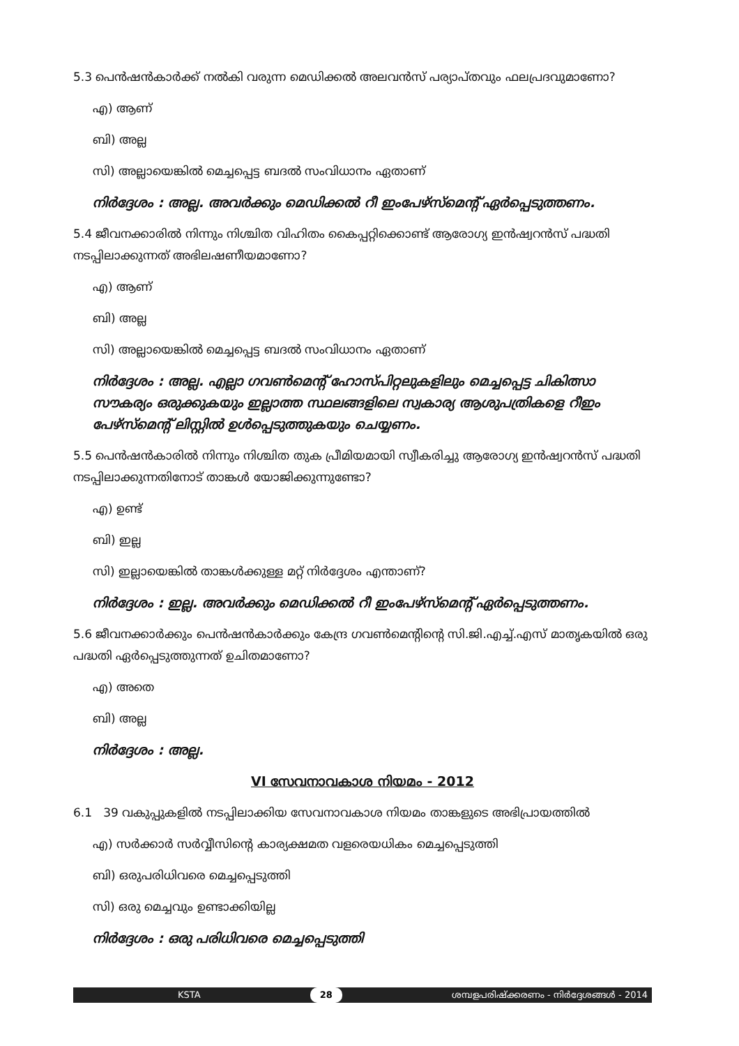5.3 പെൻഷൻകാർക്ക് നൽകി വരുന്ന മെഡിക്കൽ അലവൻസ് പര്യാപ്തവും ഫലപ്രദവുമാണോ?
എ) ആണ്
ബി) അല്ല
സി) അല്ലായെങ്കിൽ മെച്ചപ്പെട്ട ബദൽ സംവിധാനം ഏതാണ്
നിർദ്ദേശം : അല്ല. അവർക്കും മെഡിക്കൽ റീ ഇംപേഴ്സ്മെന്റ് ഏർപ്പെടുത്തണം.
5.4 ജീവനക്കാരിൽ നിന്നും നിശ്ചിത വിഹിതം കൈപ്പറ്റിക്കൊണ്ട് ആരോഗ്യ ഇൻഷ്വറൻസ് പദ്ധതി നടപ്പിലാക്കുന്നത് അഭിലഷണീയമാണോ?
എ) ആണ്
ബി) അല്ല
സി) അല്ലായെങ്കിൽ മെച്ചപ്പെട്ട ബദൽ സംവിധാനം ഏതാണ്
നിർദ്ദേശം : അല്ല. എല്ലാ ഗവൺമെന്റ് ഹോസ്പിറ്റലുകളിലും മെച്ചപ്പെട്ട ചികിത്സാ സൗകര്യം ഒരുക്കുകയും ഇല്ലാത്ത സ്ഥലങ്ങളിലെ സ്വകാര്യ ആശുപത്രികളെ റീഇം പേഴ്സ്മെന്റ് ലിസ്റ്റിൽ ഉൾപ്പെടുത്തുകയും ചെയ്യണം.
5.5 പെൻഷൻകാരിൽ നിന്നും നിശ്ചിത തുക പ്രീമിയമായി സ്വീകരിച്ചു ആരോഗ്യ ഇൻഷ്വറൻസ് പദ്ധതി നടപ്പിലാക്കുന്നതിനോട് താങ്കൾ യോജിക്കുന്നുണ്ടോ?
എ) ഉണ്ട്
ബി) ഇല്ല
സി) ഇല്ലായെങ്കിൽ താങ്കൾക്കുള്ള മറ്റ് നിർദ്ദേശം എന്താണ്?
നിർദ്ദേശം : ഇല്ല. അവർക്കും മെഡിക്കൽ റീ ഇംപേഴ്സ്മെന്റ് ഏർപ്പെടുത്തണം.
5.6 ജീവനക്കാർക്കും പെൻഷൻകാർക്കും കേന്ദ്ര ഗവൺമെന്റിന്റെ സി.ജി.എച്ച്.എസ് മാതൃകയിൽ ഒരു പദ്ധതി ഏർപ്പെടുത്തുന്നത് ഉചിതമാണോ?
എ) അതെ
ബി) അല്ല
നിർദ്ദേശം : അല്ല.
VI സേവനാവകാശ നിയമം - 2012
6.1 39 വകുപ്പുകളിൽ നടപ്പിലാക്കിയ സേവനാവകാശ നിയമം താങ്കളുടെ അഭിപ്രായത്തിൽ
എ) സർക്കാർ സർവ്വീസിന്റെ കാര്യക്ഷമത വളരെയധികം മെച്ചപ്പെടുത്തി
ബി) ഒരുപരിധിവരെ മെച്ചപ്പെടുത്തി
സി) ഒരു മെച്ചവും ഉണ്ടാക്കിയില്ല
നിർദ്ദേശം : ഒരു പരിധിവരെ മെച്ചപ്പെടുത്തി
KSTA 28 ശമ്പളപരിഷ്ക്കരണം - നിർദ്ദേശങ്ങൾ - 2014